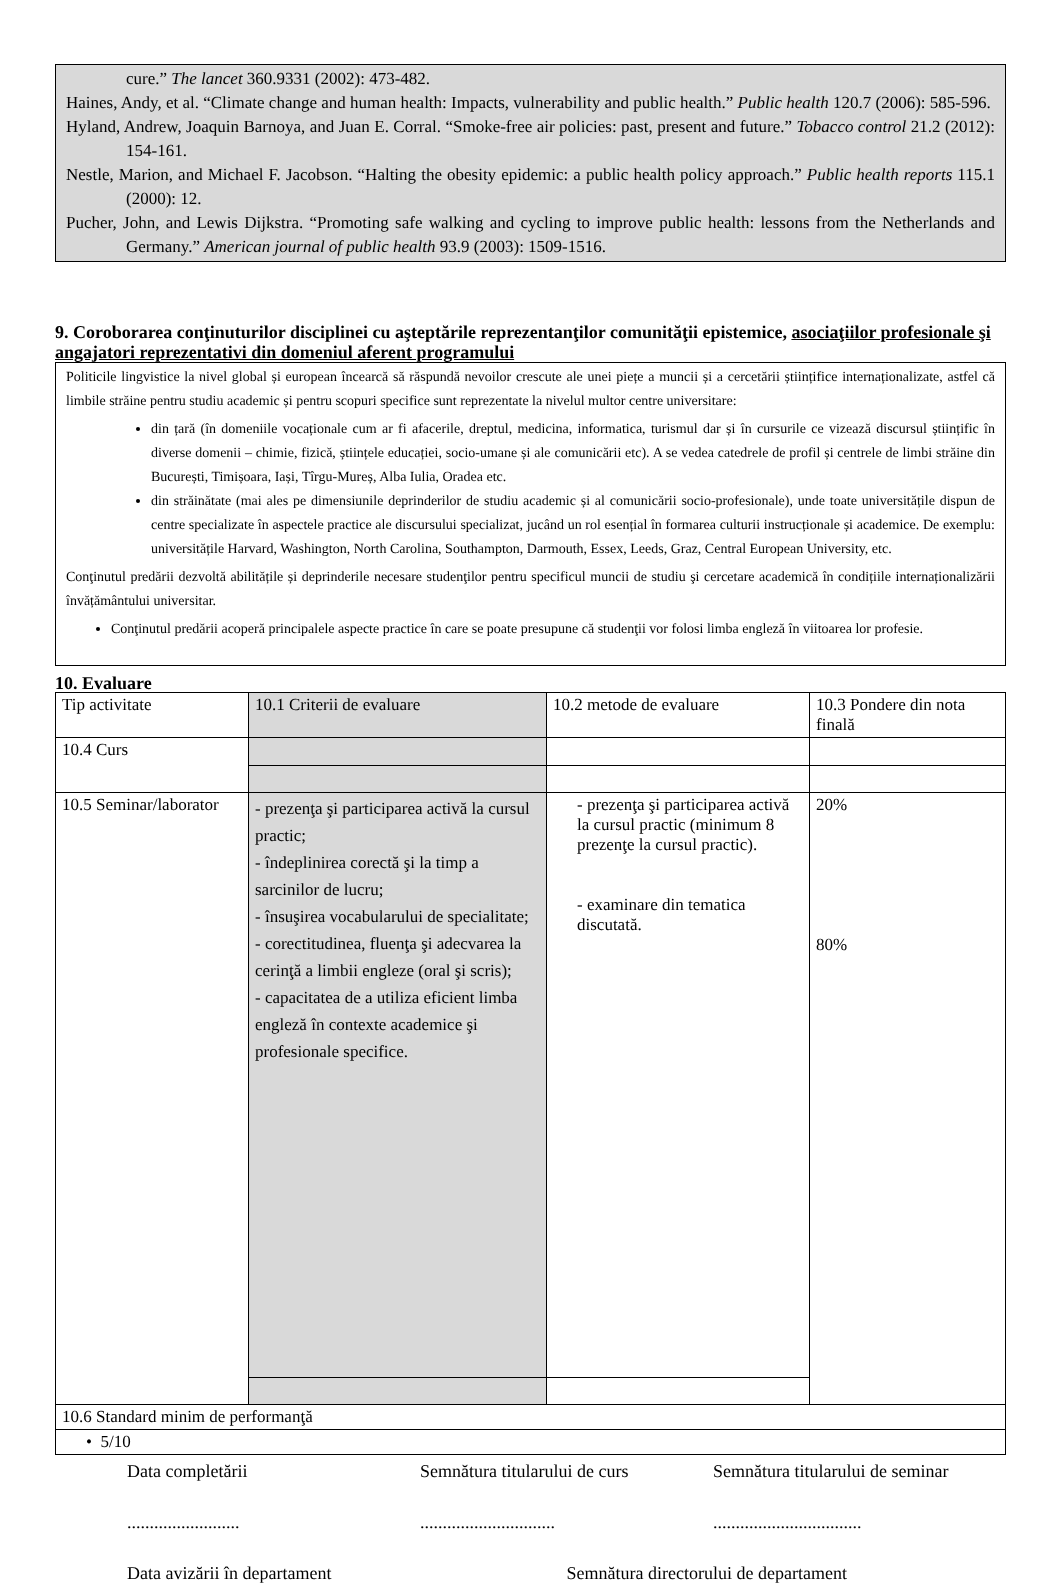cure.” The lancet 360.9331 (2002): 473-482.
Haines, Andy, et al. “Climate change and human health: Impacts, vulnerability and public health.” Public health 120.7 (2006): 585-596.
Hyland, Andrew, Joaquin Barnoya, and Juan E. Corral. “Smoke-free air policies: past, present and future.” Tobacco control 21.2 (2012): 154-161.
Nestle, Marion, and Michael F. Jacobson. “Halting the obesity epidemic: a public health policy approach.” Public health reports 115.1 (2000): 12.
Pucher, John, and Lewis Dijkstra. “Promoting safe walking and cycling to improve public health: lessons from the Netherlands and Germany.” American journal of public health 93.9 (2003): 1509-1516.
9. Coroborarea conţinuturilor disciplinei cu aşteptările reprezentanţilor comunităţii epistemice, asociaţiilor profesionale şi angajatori reprezentativi din domeniul aferent programului
Politicile lingvistice la nivel global și european încearcă să răspundă nevoilor crescute ale unei piețe a muncii și a cercetării științifice internaționalizate, astfel că limbile străine pentru studiu academic și pentru scopuri specifice sunt reprezentate la nivelul multor centre universitare:
din țară (în domeniile vocaționale cum ar fi afacerile, dreptul, medicina, informatica, turismul dar și în cursurile ce vizează discursul științific în diverse domenii – chimie, fizică, științele educației, socio-umane și ale comunicării etc). A se vedea catedrele de profil și centrele de limbi străine din București, Timișoara, Iași, Tîrgu-Mureș, Alba Iulia, Oradea etc.
din străinătate (mai ales pe dimensiunile deprinderilor de studiu academic și al comunicării socio-profesionale), unde toate universitățile dispun de centre specializate în aspectele practice ale discursului specializat, jucând un rol esențial în formarea culturii instrucționale și academice. De exemplu: universitățile Harvard, Washington, North Carolina, Southampton, Darmouth, Essex, Leeds, Graz, Central European University, etc.
Conţinutul predării dezvoltă abilitățile și deprinderile necesare studenţilor pentru specificul muncii de studiu şi cercetare academică în condițiile internaționalizării învățământului universitar.
Conţinutul predării acoperă principalele aspecte practice în care se poate presupune că studenţii vor folosi limba engleză în viitoarea lor profesie.
10. Evaluare
| Tip activitate | 10.1 Criterii de evaluare | 10.2 metode de evaluare | 10.3 Pondere din nota finală |
| 10.4 Curs | | | |
| 10.5 Seminar/laborator | - prezenţa şi participarea activă la cursul practic; - îndeplinirea corectă şi la timp a sarcinilor de lucru; - însuşirea vocabularului de specialitate; - corectitudinea, fluenţa şi adecvarea la cerinţă a limbii engleze (oral şi scris); - capacitatea de a utiliza eficient limba engleză în contexte academice şi profesionale specifice. | - prezenţa şi participarea activă la cursul practic (minimum 8 prezenţe la cursul practic). - examinare din tematica discutată. | 20% 80% |
| 10.6 Standard minim de performanţă | | | |
| • 5/10 | | | |
Data completării Semnătura titularului de curs Semnătura titularului de seminar
......................... .............................. .................................
Data avizării în departament Semnătura directorului de departament